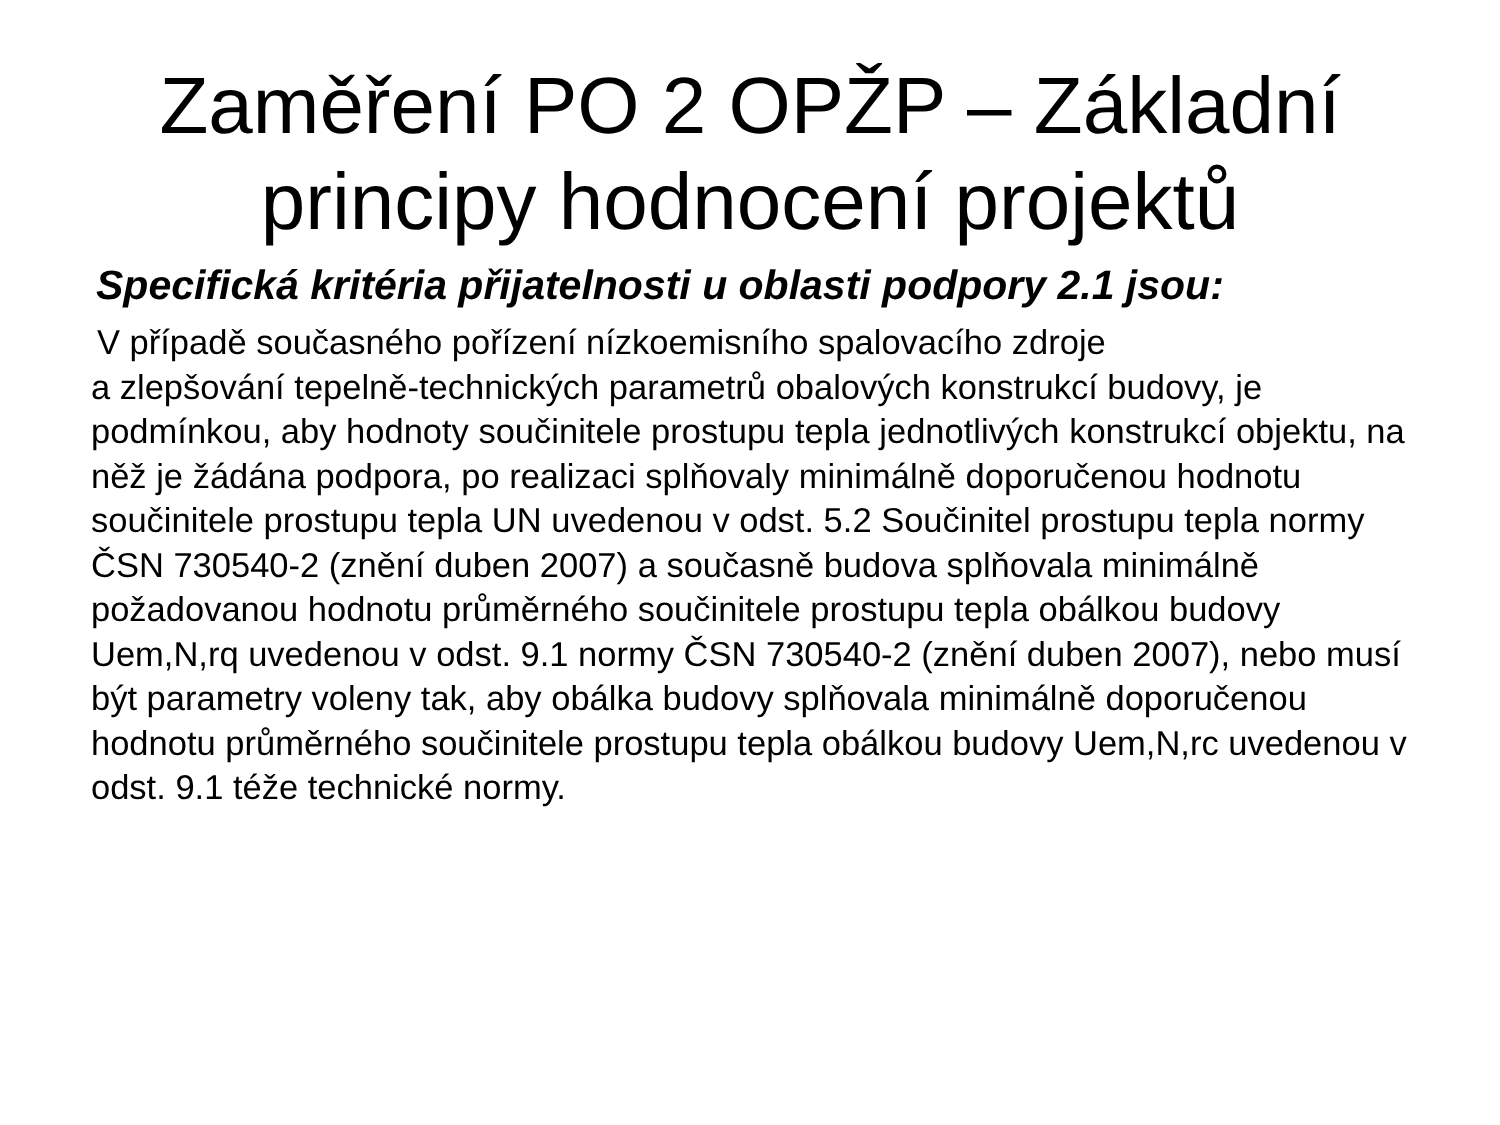Zaměření PO 2 OPŽP – Základní
principy hodnocení projektů
Specifická kritéria přijatelnosti u oblasti podpory 2.1 jsou:
V případě současného pořízení nízkoemisního spalovacího zdroje
a zlepšování tepelně-technických parametrů obalových konstrukcí budovy, je podmínkou, aby hodnoty součinitele prostupu tepla jednotlivých konstrukcí objektu, na něž je žádána podpora, po realizaci splňovaly minimálně doporučenou hodnotu součinitele prostupu tepla UN uvedenou v odst. 5.2 Součinitel prostupu tepla normy ČSN 730540-2 (znění duben 2007) a současně budova splňovala minimálně požadovanou hodnotu průměrného součinitele prostupu tepla obálkou budovy Uem,N,rq uvedenou v odst. 9.1 normy ČSN 730540-2 (znění duben 2007), nebo musí být parametry voleny tak, aby obálka budovy splňovala minimálně doporučenou hodnotu průměrného součinitele prostupu tepla obálkou budovy Uem,N,rc uvedenou v odst. 9.1 téže technické normy.